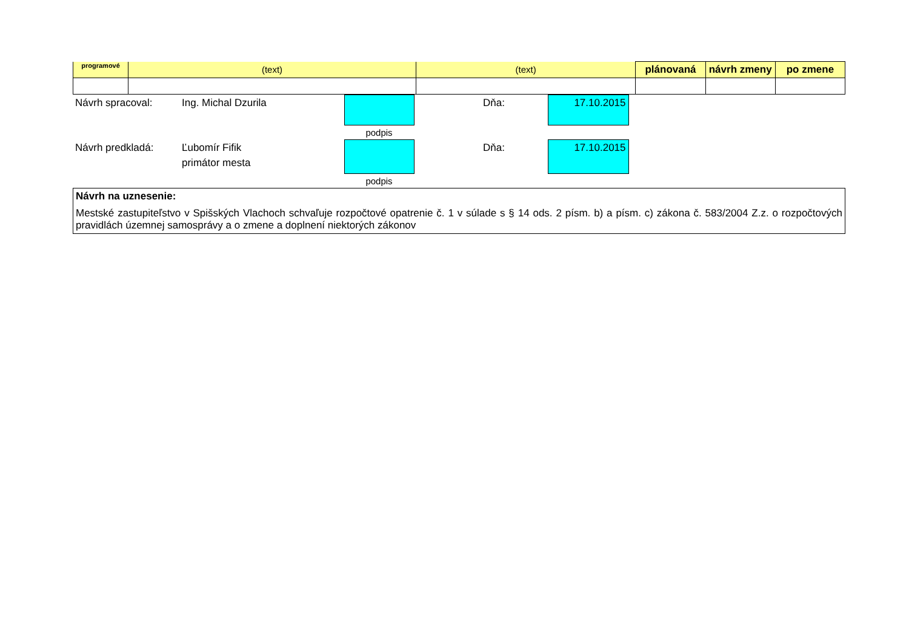| programové | (text) | (text) | plánovaná | návrh zmeny | po zmene |
| --- | --- | --- | --- | --- | --- |
| Návrh spracoval: | Ing. Michal Dzurila | | | Dňa: | 17.10.2015 | |
| | | podpis | | | | |
| Návrh predkladá: | Ľubomír Fifik primátor mesta | | | Dňa: | 17.10.2015 | |
| | | podpis | | | | |
Návrh na uznesenie:
Mestské zastupiteľstvo v Spišských Vlachoch schvaľuje rozpočtové opatrenie č. 1 v súlade s § 14 ods. 2 písm. b) a písm. c) zákona č. 583/2004 Z.z. o rozpočtových pravidlách územnej samosprávy a o zmene a doplnení niektorých zákonov